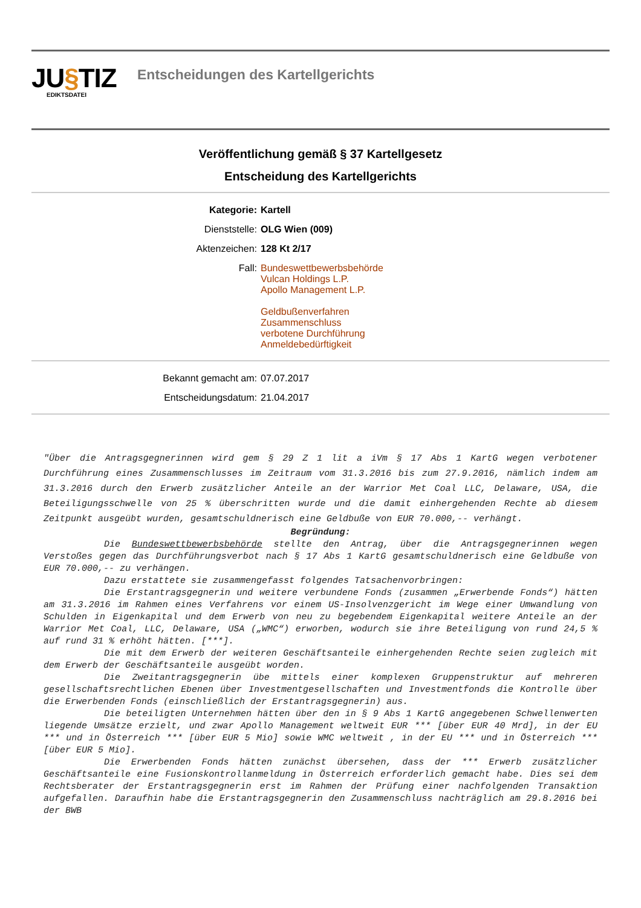JU§TIZ
EDIKTSDATEI
Entscheidungen des Kartellgerichts
Veröffentlichung gemäß § 37 Kartellgesetz
Entscheidung des Kartellgerichts
| Kategorie: | Kartell |
| Dienststelle: | OLG Wien (009) |
| Aktenzeichen: | 128 Kt 2/17 |
| Fall: | Bundeswettbewerbsbehörde Vulcan Holdings L.P. Apollo Management L.P. Geldbußenverfahren Zusammenschluss verbotene Durchführung Anmeldebedürftigkeit |
| Bekannt gemacht am: | 07.07.2017 |
| Entscheidungsdatum: | 21.04.2017 |
"Über die Antragsgegnerinnen wird gem § 29 Z 1 lit a iVm § 17 Abs 1 KartG wegen verbotener Durchführung eines Zusammenschlusses im Zeitraum vom 31.3.2016 bis zum 27.9.2016, nämlich indem am 31.3.2016 durch den Erwerb zusätzlicher Anteile an der Warrior Met Coal LLC, Delaware, USA, die Beteiligungsschwelle von 25 % überschritten wurde und die damit einhergehenden Rechte ab diesem Zeitpunkt ausgeübt wurden, gesamtschuldnerisch eine Geldbuße von EUR 70.000,-- verhängt.
Begründung:
Die Bundeswettbewerbsbehörde stellte den Antrag, über die Antragsgegnerinnen wegen Verstoßes gegen das Durchführungsverbot nach § 17 Abs 1 KartG gesamtschuldnerisch eine Geldbuße von EUR 70.000,-- zu verhängen.
Dazu erstattete sie zusammengefasst folgendes Tatsachenvorbringen:
Die Erstantragsgegnerin und weitere verbundene Fonds (zusammen „Erwerbende Fonds“) hätten am 31.3.2016 im Rahmen eines Verfahrens vor einem US-Insolvenzgericht im Wege einer Umwandlung von Schulden in Eigenkapital und dem Erwerb von neu zu begebendem Eigenkapital weitere Anteile an der Warrior Met Coal, LLC, Delaware, USA („WMC“) erworben, wodurch sie ihre Beteiligung von rund 24,5 % auf rund 31 % erhöht hätten. [***].
Die mit dem Erwerb der weiteren Geschäftsanteile einhergehenden Rechte seien zugleich mit dem Erwerb der Geschäftsanteile ausgeübt worden.
Die Zweitantragsgegnerin übe mittels einer komplexen Gruppenstruktur auf mehreren gesellschaftsrechtlichen Ebenen über Investmentgesellschaften und Investmentfonds die Kontrolle über die Erwerbenden Fonds (einschließlich der Erstantragsgegnerin) aus.
Die beteiligten Unternehmen hätten über den in § 9 Abs 1 KartG angegebenen Schwellenwerten liegende Umsätze erzielt, und zwar Apollo Management weltweit EUR *** [über EUR 40 Mrd], in der EU *** und in Österreich *** [über EUR 5 Mio] sowie WMC weltweit , in der EU *** und in Österreich *** [über EUR 5 Mio].
Die Erwerbenden Fonds hätten zunächst übersehen, dass der *** Erwerb zusätzlicher Geschäftsanteile eine Fusionskontrollanmeldung in Österreich erforderlich gemacht habe. Dies sei dem Rechtsberater der Erstantragsgegnerin erst im Rahmen der Prüfung einer nachfolgenden Transaktion aufgefallen. Daraufhin habe die Erstantragsgegnerin den Zusammenschluss nachträglich am 29.8.2016 bei der BWB